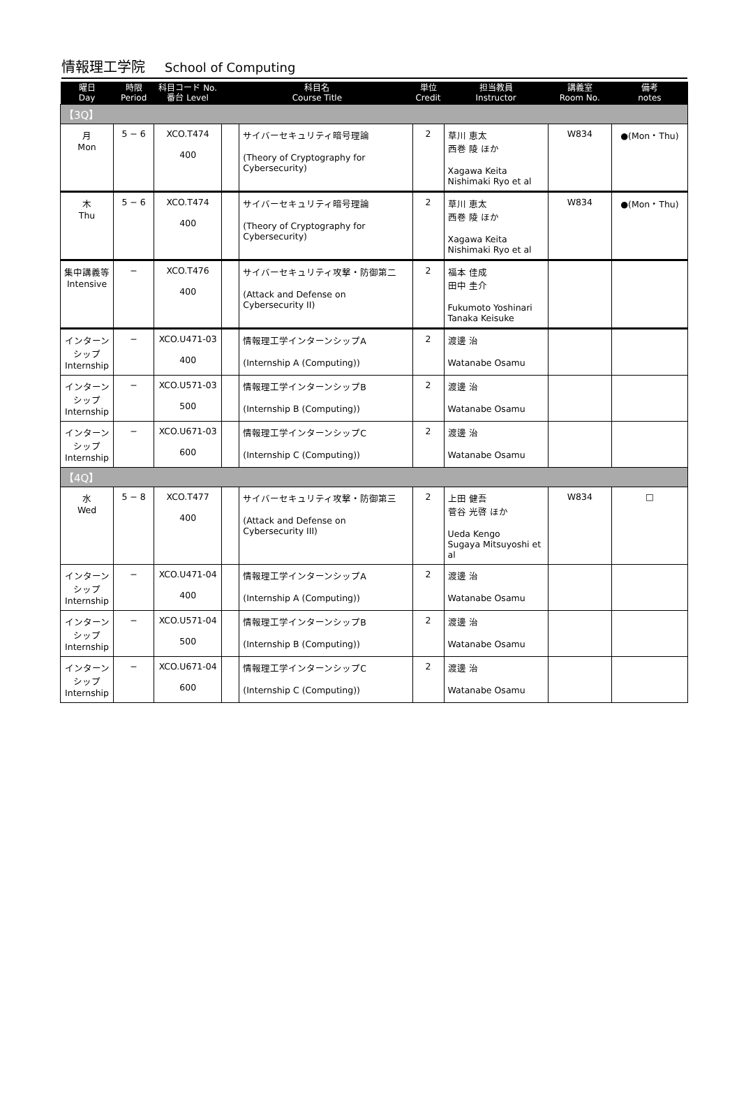情報理工学院 School of Computing
| 曜日 Day | 時限 Period | 科目コード No. 番台 Level | 科目名 Course Title | | 単位 Credit | 担当教員 Instructor | 講義室 Room No. | 備考 notes |
| --- | --- | --- | --- | --- | --- | --- | --- | --- |
| 【3Q】 | | | | | | | | |
| 月 Mon | 5 − 6 | XCO.T474 400 | | サイバーセキュリティ暗号理論 (Theory of Cryptography for Cybersecurity) | 2 | 草川 恵太 西巻 陵 ほか Xagawa Keita Nishimaki Ryo et al | W834 | ●(Mon・Thu) |
| 木 Thu | 5 − 6 | XCO.T474 400 | | サイバーセキュリティ暗号理論 (Theory of Cryptography for Cybersecurity) | 2 | 草川 恵太 西巻 陵 ほか Xagawa Keita Nishimaki Ryo et al | W834 | ●(Mon・Thu) |
| 集中講義等 Intensive | − | XCO.T476 400 | | サイバーセキュリティ攻撃・防御第二 (Attack and Defense on Cybersecurity II) | 2 | 福本 佳成 田中 圭介 Fukumoto Yoshinari Tanaka Keisuke | | |
| インターンシップ Internship | − | XCO.U471-03 400 | | 情報理工学インターンシップA (Internship A (Computing)) | 2 | 渡邊 治 Watanabe Osamu | | |
| インターンシップ Internship | − | XCO.U571-03 500 | | 情報理工学インターンシップB (Internship B (Computing)) | 2 | 渡邊 治 Watanabe Osamu | | |
| インターンシップ Internship | − | XCO.U671-03 600 | | 情報理工学インターンシップC (Internship C (Computing)) | 2 | 渡邊 治 Watanabe Osamu | | |
| 【4Q】 | | | | | | | | |
| 水 Wed | 5 − 8 | XCO.T477 400 | | サイバーセキュリティ攻撃・防御第三 (Attack and Defense on Cybersecurity III) | 2 | 上田 健吾 菅谷 光啓 ほか Ueda Kengo Sugaya Mitsuyoshi et al | W834 | □ |
| インターンシップ Internship | − | XCO.U471-04 400 | | 情報理工学インターンシップA (Internship A (Computing)) | 2 | 渡邊 治 Watanabe Osamu | | |
| インターンシップ Internship | − | XCO.U571-04 500 | | 情報理工学インターンシップB (Internship B (Computing)) | 2 | 渡邊 治 Watanabe Osamu | | |
| インターンシップ Internship | − | XCO.U671-04 600 | | 情報理工学インターンシップC (Internship C (Computing)) | 2 | 渡邊 治 Watanabe Osamu | | |